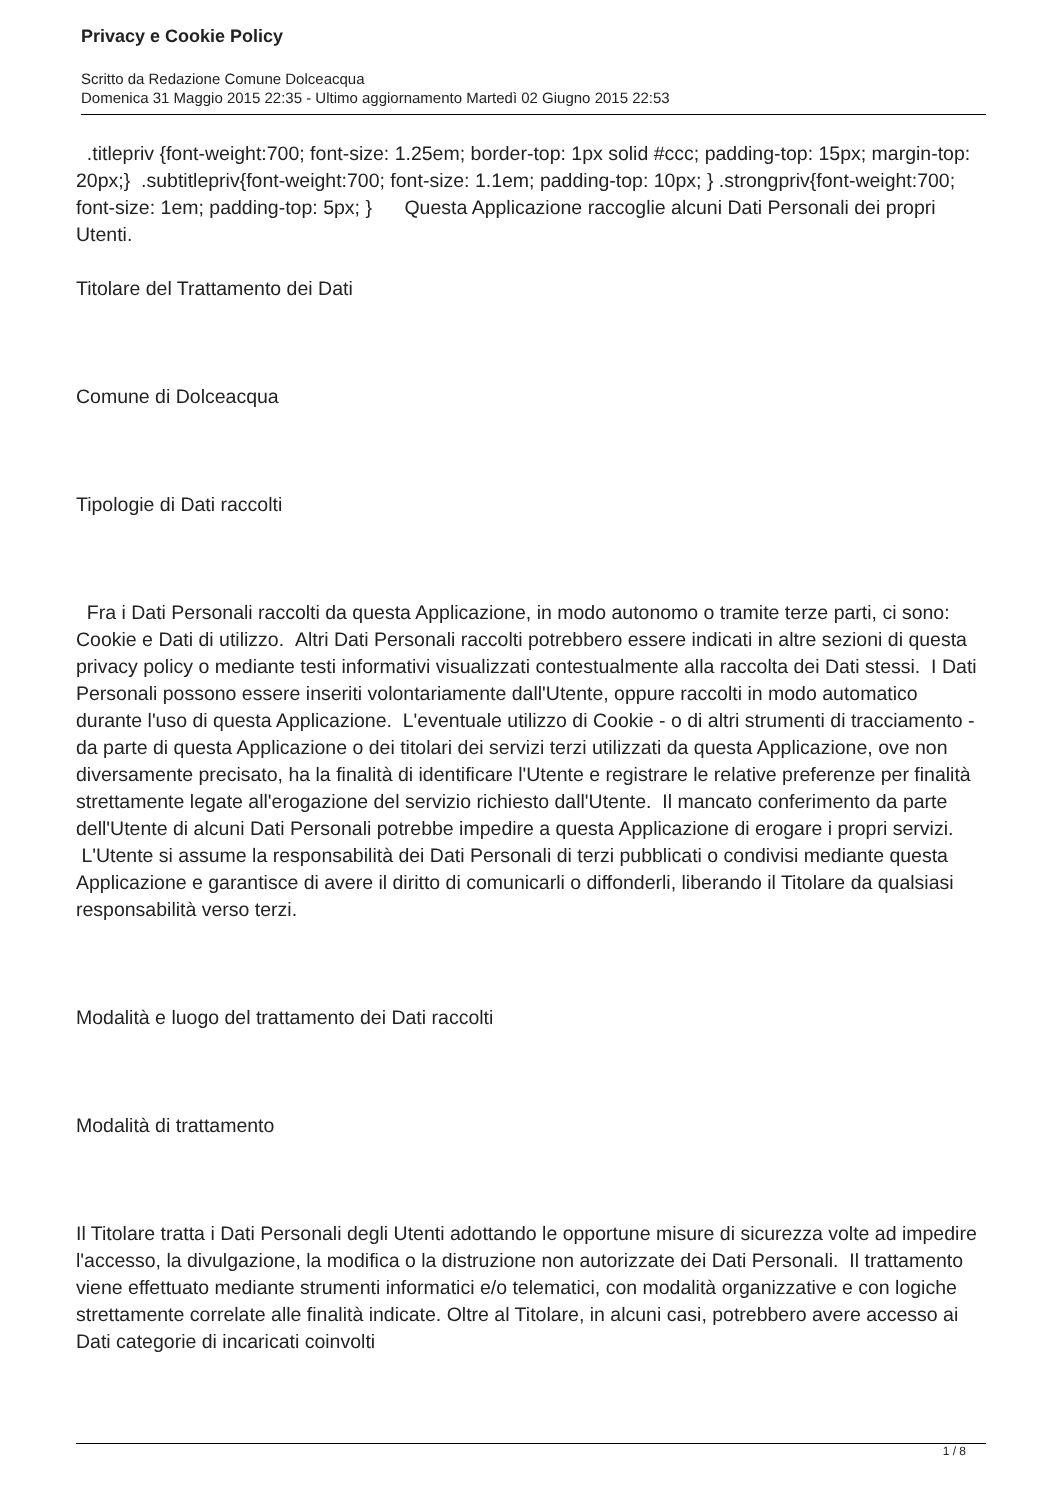Privacy e Cookie Policy
Scritto da Redazione Comune Dolceacqua
Domenica 31 Maggio 2015 22:35 - Ultimo aggiornamento Martedì 02 Giugno 2015 22:53
.titlepriv {font-weight:700; font-size: 1.25em; border-top: 1px solid #ccc; padding-top: 15px; margin-top: 20px;} .subtitlepriv{font-weight:700; font-size: 1.1em; padding-top: 10px; } .strongpriv{font-weight:700; font-size: 1em; padding-top: 5px; } Questa Applicazione raccoglie alcuni Dati Personali dei propri Utenti.
Titolare del Trattamento dei Dati
Comune di Dolceacqua
Tipologie di Dati raccolti
Fra i Dati Personali raccolti da questa Applicazione, in modo autonomo o tramite terze parti, ci sono: Cookie e Dati di utilizzo. Altri Dati Personali raccolti potrebbero essere indicati in altre sezioni di questa privacy policy o mediante testi informativi visualizzati contestualmente alla raccolta dei Dati stessi. I Dati Personali possono essere inseriti volontariamente dall'Utente, oppure raccolti in modo automatico durante l'uso di questa Applicazione. L'eventuale utilizzo di Cookie - o di altri strumenti di tracciamento - da parte di questa Applicazione o dei titolari dei servizi terzi utilizzati da questa Applicazione, ove non diversamente precisato, ha la finalità di identificare l'Utente e registrare le relative preferenze per finalità strettamente legate all'erogazione del servizio richiesto dall'Utente. Il mancato conferimento da parte dell'Utente di alcuni Dati Personali potrebbe impedire a questa Applicazione di erogare i propri servizi. L'Utente si assume la responsabilità dei Dati Personali di terzi pubblicati o condivisi mediante questa Applicazione e garantisce di avere il diritto di comunicarli o diffonderli, liberando il Titolare da qualsiasi responsabilità verso terzi.
Modalità e luogo del trattamento dei Dati raccolti
Modalità di trattamento
Il Titolare tratta i Dati Personali degli Utenti adottando le opportune misure di sicurezza volte ad impedire l'accesso, la divulgazione, la modifica o la distruzione non autorizzate dei Dati Personali. Il trattamento viene effettuato mediante strumenti informatici e/o telematici, con modalità organizzative e con logiche strettamente correlate alle finalità indicate. Oltre al Titolare, in alcuni casi, potrebbero avere accesso ai Dati categorie di incaricati coinvolti
1 / 8